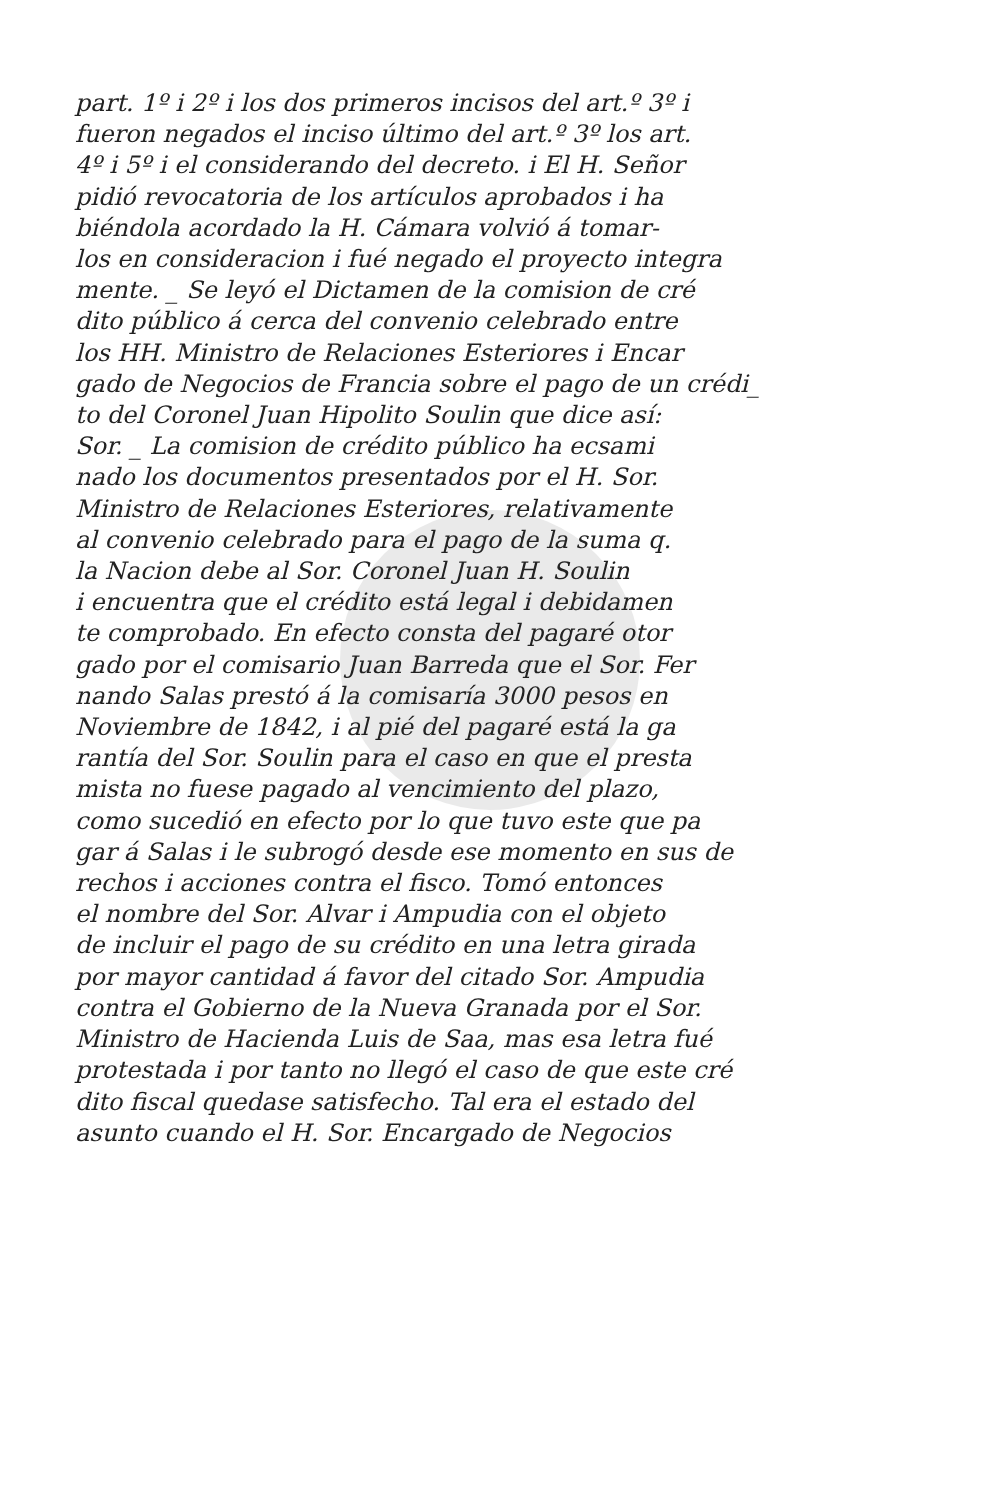part. 1º i 2º i los dos primeros incisos del art.º 3º i
fueron negados el inciso último del art.º 3º los art.
4º i 5º i el considerando del decreto. i El H. Señor
pidió revocatoria de los artículos aprobados i ha
biéndola acordado la H. Cámara volvió á tomar-
los en consideracion i fué negado el proyecto integra
mente. _ Se leyó el Dictamen de la comision de cré
dito público á cerca del convenio celebrado entre
los HH. Ministro de Relaciones Esteriores i Encar
gado de Negocios de Francia sobre el pago de un crédi_
to del Coronel Juan Hipolito Soulin que dice así:
Sor. _ La comision de crédito público ha ecsami
nado los documentos presentados por el H. Sor.
Ministro de Relaciones Esteriores, relativamente
al convenio celebrado para el pago de la suma q.
la Nacion debe al Sor. Coronel Juan H. Soulin
i encuentra que el crédito está legal i debidamen
te comprobado. En efecto consta del pagaré otor
gado por el comisario Juan Barreda que el Sor. Fer
nando Salas prestó á la comisaría 3000 pesos en
Noviembre de 1842, i al pié del pagaré está la ga
rantía del Sor. Soulin para el caso en que el presta
mista no fuese pagado al vencimiento del plazo,
como sucedió en efecto por lo que tuvo este que pa
gar á Salas i le subrogó desde ese momento en sus de
rechos i acciones contra el fisco. Tomó entonces
el nombre del Sor. Alvar i Ampudia con el objeto
de incluir el pago de su crédito en una letra girada
por mayor cantidad á favor del citado Sor. Ampudia
contra el Gobierno de la Nueva Granada por el Sor.
Ministro de Hacienda Luis de Saa, mas esa letra fué
protestada i por tanto no llegó el caso de que este cré
dito fiscal quedase satisfecho. Tal era el estado del
asunto cuando el H. Sor. Encargado de Negocios